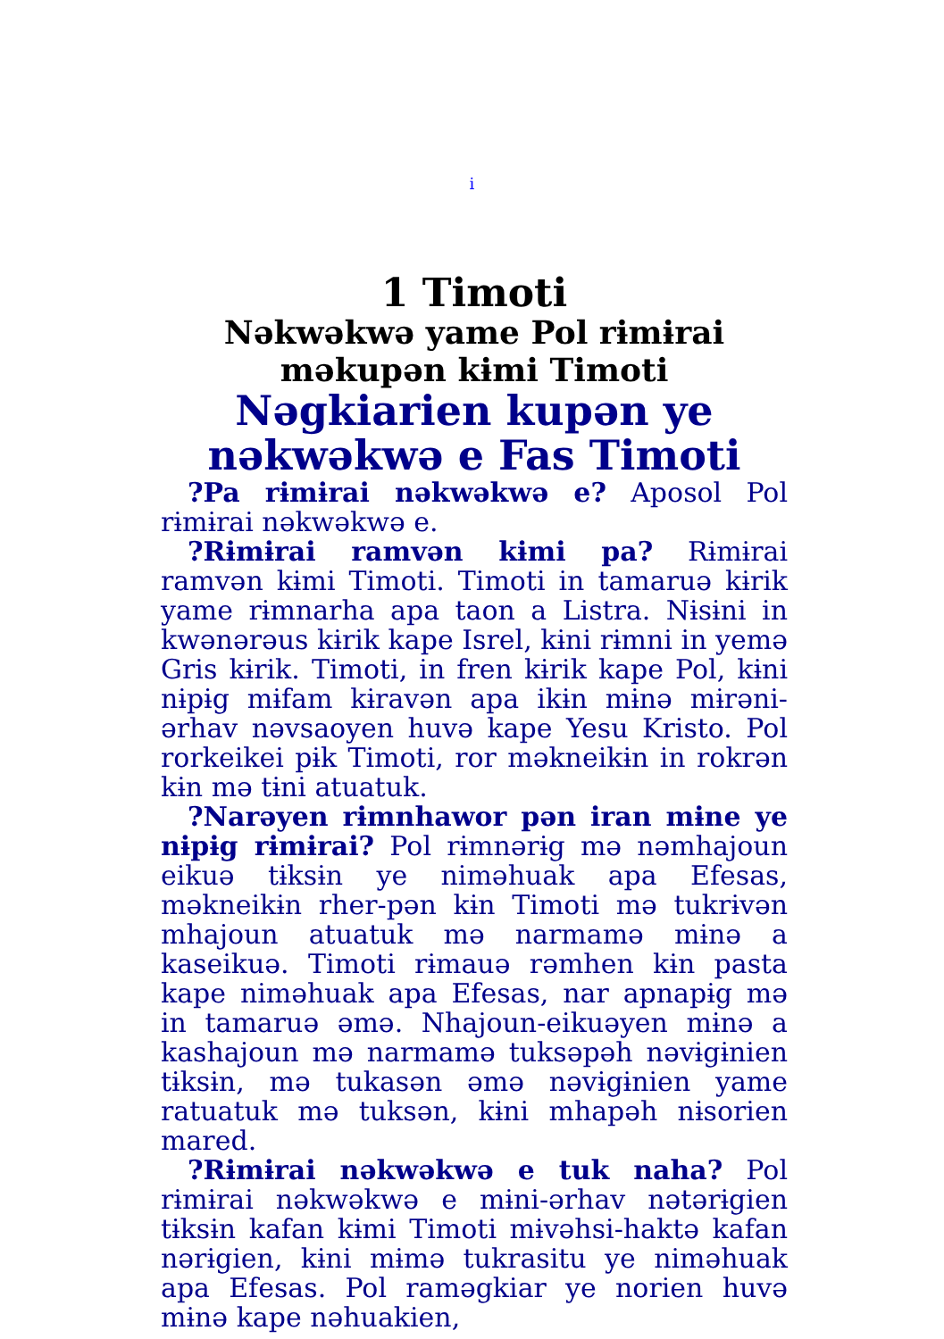i
1 Timoti
Nəkwəkwə yame Pol rɨmɨrai məkupən kɨmi Timoti
Nəgkiarien kupən ye nəkwəkwə e Fas Timoti
?Pa rɨmɨrai nəkwəkwə e? Aposol Pol rɨmɨrai nəkwəkwə e.
?Rɨmɨrai ramvən kɨmi pa? Rɨmɨrai ramvən kɨmi Timoti. Timoti in tamaruə kɨrik yame rɨmnarha apa taon a Listra. Nɨsɨni in kwənərəus kɨrik kape Isrel, kɨni rɨmni in yemə Gris kɨrik. Timoti, in fren kɨrik kape Pol, kɨni nɨpɨg mɨfam kɨravən apa ikɨn mɨnə mɨrəni-ərhav nəvsaoyen huvə kape Yesu Kristo. Pol rorkeikei pɨk Timoti, ror məkneikɨn in rokrən kɨn mə tɨni atuatuk.
?Narəyen rɨmnhawor pən iran mɨne ye nɨpɨg rɨmɨrai? Pol rɨmnərɨg mə nəmhajoun eikuə tɨksɨn ye niməhuak apa Efesas, məkneikɨn rher-pən kɨn Timoti mə tukrɨvən mhajoun atuatuk mə narmamə mɨnə a kaseikuə. Timoti rɨmauə rəmhen kɨn pasta kape niməhuak apa Efesas, nar apnapɨg mə in tamaruə əmə. Nhajoun-eikuəyen mɨnə a kashajoun mə narmamə tuksəpəh nəvɨgɨnien tɨksɨn, mə tukasən əmə nəvɨgɨnien yame ratuatuk mə tuksən, kɨni mhapəh nɨsorien mared.
?Rɨmɨrai nəkwəkwə e tuk naha? Pol rɨmɨrai nəkwəkwə e mɨni-ərhav nətərɨgien tɨksɨn kafan kɨmi Timoti mɨvəhsi-haktə kafan nərɨgien, kɨni mɨmə tukrasitu ye nimǝhuak apa Efesas. Pol ramǝgkiar ye norien huvə mɨnə kape nəhuakien,